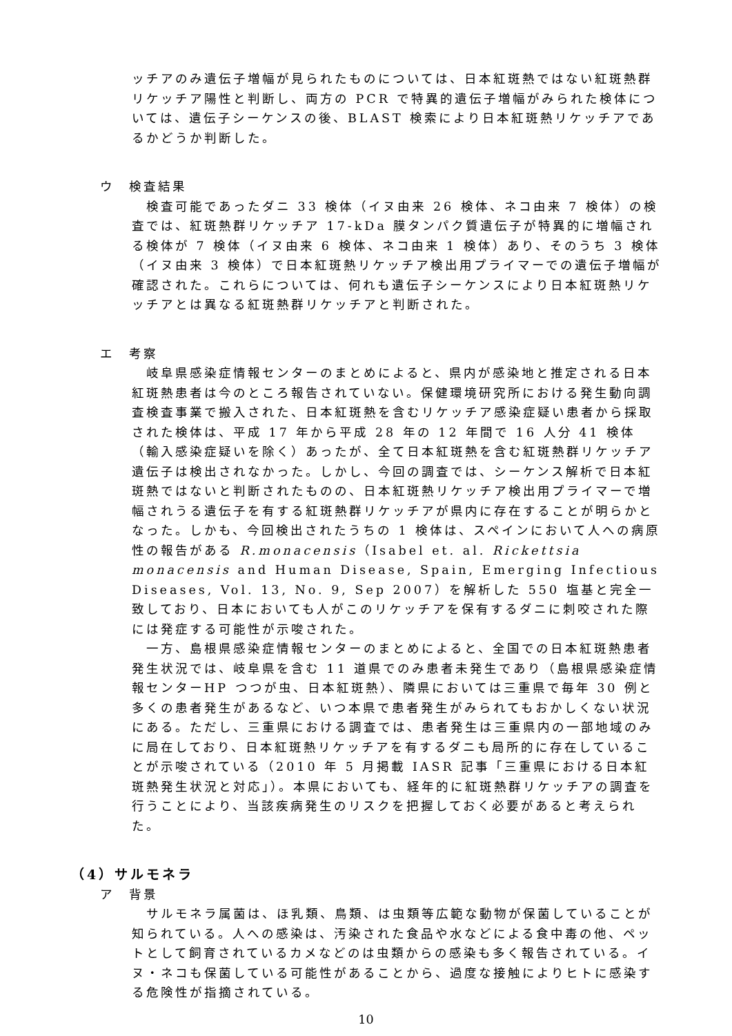ッチアのみ遺伝子増幅が見られたものについては、日本紅斑熱ではない紅斑熱群リケッチア陽性と判断し、両方の PCR で特異的遺伝子増幅がみられた検体については、遺伝子シーケンスの後、BLAST 検索により日本紅斑熱リケッチアであるかどうか判断した。
ウ　検査結果
　検査可能であったダニ 33 検体（イヌ由来 26 検体、ネコ由来 7 検体）の検査では、紅斑熱群リケッチア 17-kDa 膜タンパク質遺伝子が特異的に増幅される検体が 7 検体（イヌ由来 6 検体、ネコ由来 1 検体）あり、そのうち 3 検体（イヌ由来 3 検体）で日本紅斑熱リケッチア検出用プライマーでの遺伝子増幅が確認された。これらについては、何れも遺伝子シーケンスにより日本紅斑熱リケッチアとは異なる紅斑熱群リケッチアと判断された。
エ　考察
　岐阜県感染症情報センターのまとめによると、県内が感染地と推定される日本紅斑熱患者は今のところ報告されていない。保健環境研究所における発生動向調査検査事業で搬入された、日本紅斑熱を含むリケッチア感染症疑い患者から採取された検体は、平成 17 年から平成 28 年の 12 年間で 16 人分 41 検体（輸入感染症疑いを除く）あったが、全て日本紅斑熱を含む紅斑熱群リケッチア遺伝子は検出されなかった。しかし、今回の調査では、シーケンス解析で日本紅斑熱ではないと判断されたものの、日本紅斑熱リケッチア検出用プライマーで増幅されうる遺伝子を有する紅斑熱群リケッチアが県内に存在することが明らかとなった。しかも、今回検出されたうちの 1 検体は、スペインにおいて人への病原性の報告がある R.monacensis（Isabel et. al. Rickettsia monacensis and Human Disease, Spain, Emerging Infectious Diseases, Vol. 13, No. 9, Sep 2007）を解析した 550 塩基と完全一致しており、日本においても人がこのリケッチアを保有するダニに刺咬された際には発症する可能性が示唆された。
　一方、島根県感染症情報センターのまとめによると、全国での日本紅斑熱患者発生状況では、岐阜県を含む 11 道県でのみ患者未発生であり（島根県感染症情報センターHP つつが虫、日本紅斑熱）、隣県においては三重県で毎年 30 例と多くの患者発生があるなど、いつ本県で患者発生がみられてもおかしくない状況にある。ただし、三重県における調査では、患者発生は三重県内の一部地域のみに局在しており、日本紅斑熱リケッチアを有するダニも局所的に存在していることが示唆されている（2010 年 5 月掲載 IASR 記事「三重県における日本紅斑熱発生状況と対応」）。本県においても、経年的に紅斑熱群リケッチアの調査を行うことにより、当該疾病発生のリスクを把握しておく必要があると考えられた。
（4）サルモネラ
ア　背景
　サルモネラ属菌は、ほ乳類、鳥類、は虫類等広範な動物が保菌していることが知られている。人への感染は、汚染された食品や水などによる食中毒の他、ペットとして飼育されているカメなどのは虫類からの感染も多く報告されている。イヌ・ネコも保菌している可能性があることから、過度な接触によりヒトに感染する危険性が指摘されている。
10